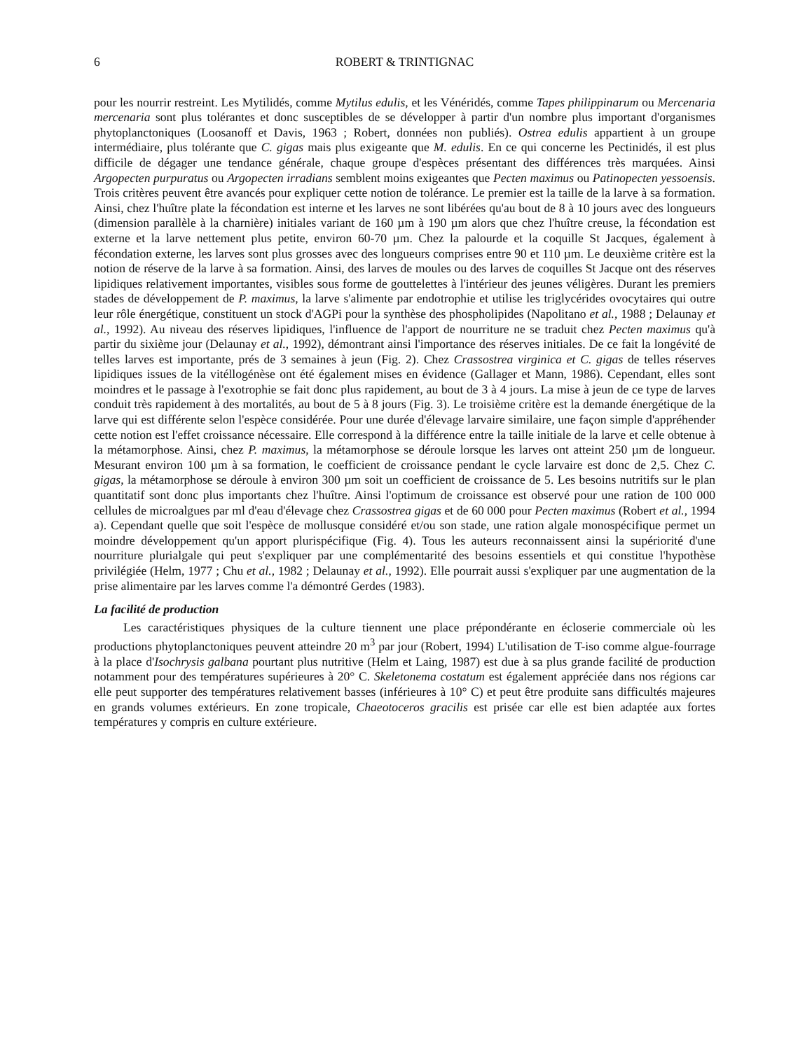6 ROBERT & TRINTIGNAC
pour les nourrir restreint. Les Mytilidés, comme Mytilus edulis, et les Vénéridés, comme Tapes philippinarum ou Mercenaria mercenaria sont plus tolérantes et donc susceptibles de se développer à partir d'un nombre plus important d'organismes phytoplanctoniques (Loosanoff et Davis, 1963 ; Robert, données non publiés). Ostrea edulis appartient à un groupe intermédiaire, plus tolérante que C. gigas mais plus exigeante que M. edulis. En ce qui concerne les Pectinidés, il est plus difficile de dégager une tendance générale, chaque groupe d'espèces présentant des différences très marquées. Ainsi Argopecten purpuratus ou Argopecten irradians semblent moins exigeantes que Pecten maximus ou Patinopecten yessoensis. Trois critères peuvent être avancés pour expliquer cette notion de tolérance. Le premier est la taille de la larve à sa formation. Ainsi, chez l'huître plate la fécondation est interne et les larves ne sont libérées qu'au bout de 8 à 10 jours avec des longueurs (dimension parallèle à la charnière) initiales variant de 160 µm à 190 µm alors que chez l'huître creuse, la fécondation est externe et la larve nettement plus petite, environ 60-70 µm. Chez la palourde et la coquille St Jacques, également à fécondation externe, les larves sont plus grosses avec des longueurs comprises entre 90 et 110 µm. Le deuxième critère est la notion de réserve de la larve à sa formation. Ainsi, des larves de moules ou des larves de coquilles St Jacque ont des réserves lipidiques relativement importantes, visibles sous forme de gouttelettes à l'intérieur des jeunes véligères. Durant les premiers stades de développement de P. maximus, la larve s'alimente par endotrophie et utilise les triglycérides ovocytaires qui outre leur rôle énergétique, constituent un stock d'AGPi pour la synthèse des phospholipides (Napolitano et al., 1988 ; Delaunay et al., 1992). Au niveau des réserves lipidiques, l'influence de l'apport de nourriture ne se traduit chez Pecten maximus qu'à partir du sixième jour (Delaunay et al., 1992), démontrant ainsi l'importance des réserves initiales. De ce fait la longévité de telles larves est importante, prés de 3 semaines à jeun (Fig. 2). Chez Crassostrea virginica et C. gigas de telles réserves lipidiques issues de la vitéllogénèse ont été également mises en évidence (Gallager et Mann, 1986). Cependant, elles sont moindres et le passage à l'exotrophie se fait donc plus rapidement, au bout de 3 à 4 jours. La mise à jeun de ce type de larves conduit très rapidement à des mortalités, au bout de 5 à 8 jours (Fig. 3). Le troisième critère est la demande énergétique de la larve qui est différente selon l'espèce considérée. Pour une durée d'élevage larvaire similaire, une façon simple d'appréhender cette notion est l'effet croissance nécessaire. Elle correspond à la différence entre la taille initiale de la larve et celle obtenue à la métamorphose. Ainsi, chez P. maximus, la métamorphose se déroule lorsque les larves ont atteint 250 µm de longueur. Mesurant environ 100 µm à sa formation, le coefficient de croissance pendant le cycle larvaire est donc de 2,5. Chez C. gigas, la métamorphose se déroule à environ 300 µm soit un coefficient de croissance de 5. Les besoins nutritifs sur le plan quantitatif sont donc plus importants chez l'huître. Ainsi l'optimum de croissance est observé pour une ration de 100 000 cellules de microalgues par ml d'eau d'élevage chez Crassostrea gigas et de 60 000 pour Pecten maximus (Robert et al., 1994 a). Cependant quelle que soit l'espèce de mollusque considéré et/ou son stade, une ration algale monospécifique permet un moindre développement qu'un apport plurispécifique (Fig. 4). Tous les auteurs reconnaissent ainsi la supériorité d'une nourriture plurialgale qui peut s'expliquer par une complémentarité des besoins essentiels et qui constitue l'hypothèse privilégiée (Helm, 1977 ; Chu et al., 1982 ; Delaunay et al., 1992). Elle pourrait aussi s'expliquer par une augmentation de la prise alimentaire par les larves comme l'a démontré Gerdes (1983).
La facilité de production
Les caractéristiques physiques de la culture tiennent une place prépondérante en écloserie commerciale où les productions phytoplanctoniques peuvent atteindre 20 m<sup>3</sup> par jour (Robert, 1994) L'utilisation de T-iso comme algue-fourrage à la place d'Isochrysis galbana pourtant plus nutritive (Helm et Laing, 1987) est due à sa plus grande facilité de production notamment pour des températures supérieures à 20° C. Skeletonema costatum est également appréciée dans nos régions car elle peut supporter des températures relativement basses (inférieures à 10° C) et peut être produite sans difficultés majeures en grands volumes extérieurs. En zone tropicale, Chaeotoceros gracilis est prisée car elle est bien adaptée aux fortes températures y compris en culture extérieure.